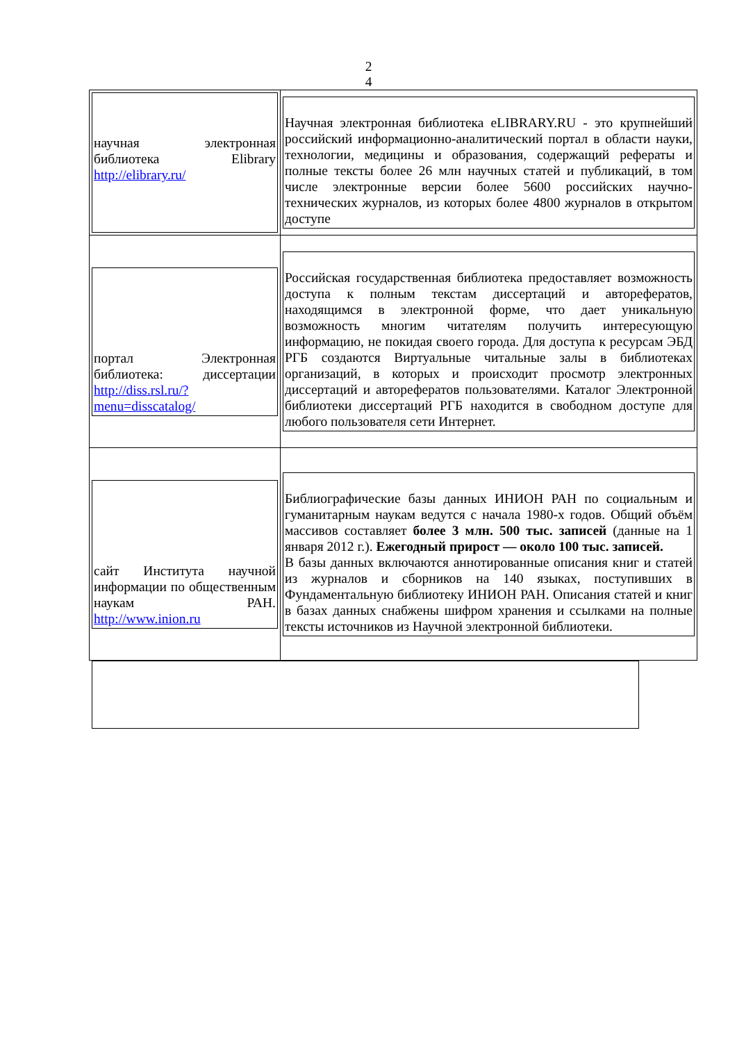2
4
| научная электронная библиотека Elibrary http://elibrary.ru/ | Научная электронная библиотека eLIBRARY.RU - это крупнейший российский информационно-аналитический портал в области науки, технологии, медицины и образования, содержащий рефераты и полные тексты более 26 млн научных статей и публикаций, в том числе электронные версии более 5600 российских научно-технических журналов, из которых более 4800 журналов в открытом доступе |
| портал Электронная библиотека: диссертации http://diss.rsl.ru/?menu=disscatalog/ | Российская государственная библиотека предоставляет возможность доступа к полным текстам диссертаций и авторефератов, находящимся в электронной форме, что дает уникальную возможность многим читателям получить интересующую информацию, не покидая своего города. Для доступа к ресурсам ЭБД РГБ создаются Виртуальные читальные залы в библиотеках организаций, в которых и происходит просмотр электронных диссертаций и авторефератов пользователями. Каталог Электронной библиотеки диссертаций РГБ находится в свободном доступе для любого пользователя сети Интернет. |
| сайт Института научной информации по общественным наукам РАН. http://www.inion.ru | Библиографические базы данных ИНИОН РАН по социальным и гуманитарным наукам ведутся с начала 1980-х годов. Общий объём массивов составляет более 3 млн. 500 тыс. записей (данные на 1 января 2012 г.). Ежегодный прирост — около 100 тыс. записей. В базы данных включаются аннотированные описания книг и статей из журналов и сборников на 140 языках, поступивших в Фундаментальную библиотеку ИНИОН РАН. Описания статей и книг в базах данных снабжены шифром хранения и ссылками на полные тексты источников из Научной электронной библиотеки. |